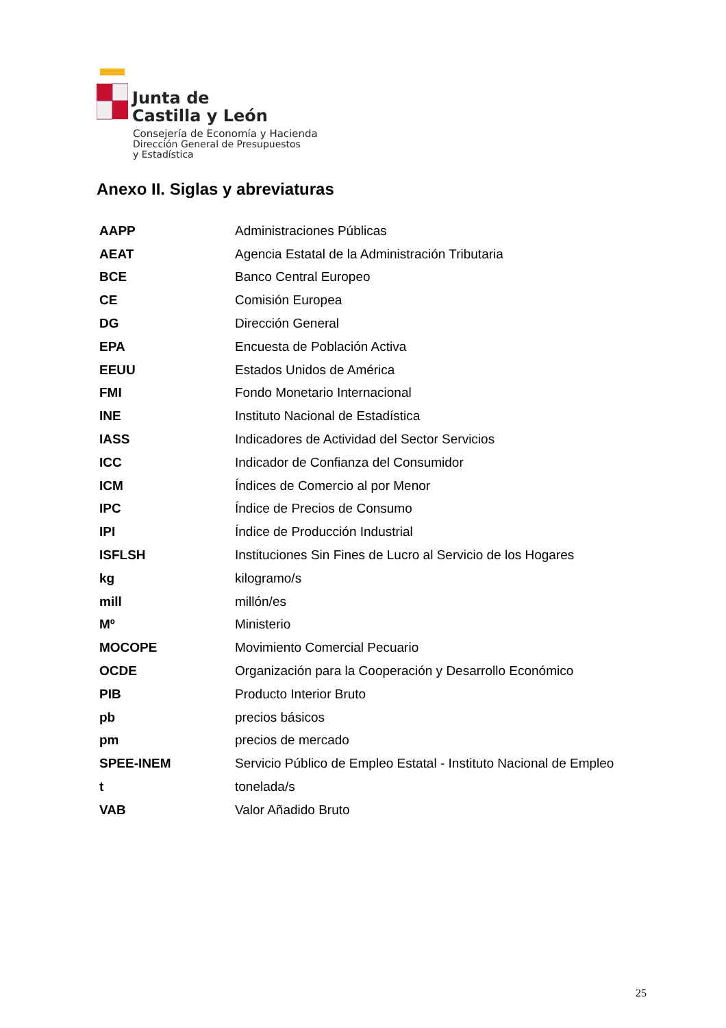Junta de
Castilla y León
Consejería de Economía y Hacienda
Dirección General de Presupuestos
y Estadística
Anexo II. Siglas y abreviaturas
| AAPP | Administraciones Públicas |
| AEAT | Agencia Estatal de la Administración Tributaria |
| BCE | Banco Central Europeo |
| CE | Comisión Europea |
| DG | Dirección General |
| EPA | Encuesta de Población Activa |
| EEUU | Estados Unidos de América |
| FMI | Fondo Monetario Internacional |
| INE | Instituto Nacional de Estadística |
| IASS | Indicadores de Actividad del Sector Servicios |
| ICC | Indicador de Confianza del Consumidor |
| ICM | Índices de Comercio al por Menor |
| IPC | Índice de Precios de Consumo |
| IPI | Índice de Producción Industrial |
| ISFLSH | Instituciones Sin Fines de Lucro al Servicio de los Hogares |
| kg | kilogramo/s |
| mill | millón/es |
| Mº | Ministerio |
| MOCOPE | Movimiento Comercial Pecuario |
| OCDE | Organización para la Cooperación y Desarrollo Económico |
| PIB | Producto Interior Bruto |
| pb | precios básicos |
| pm | precios de mercado |
| SPEE-INEM | Servicio Público de Empleo Estatal - Instituto Nacional de Empleo |
| t | tonelada/s |
| VAB | Valor Añadido Bruto |
25